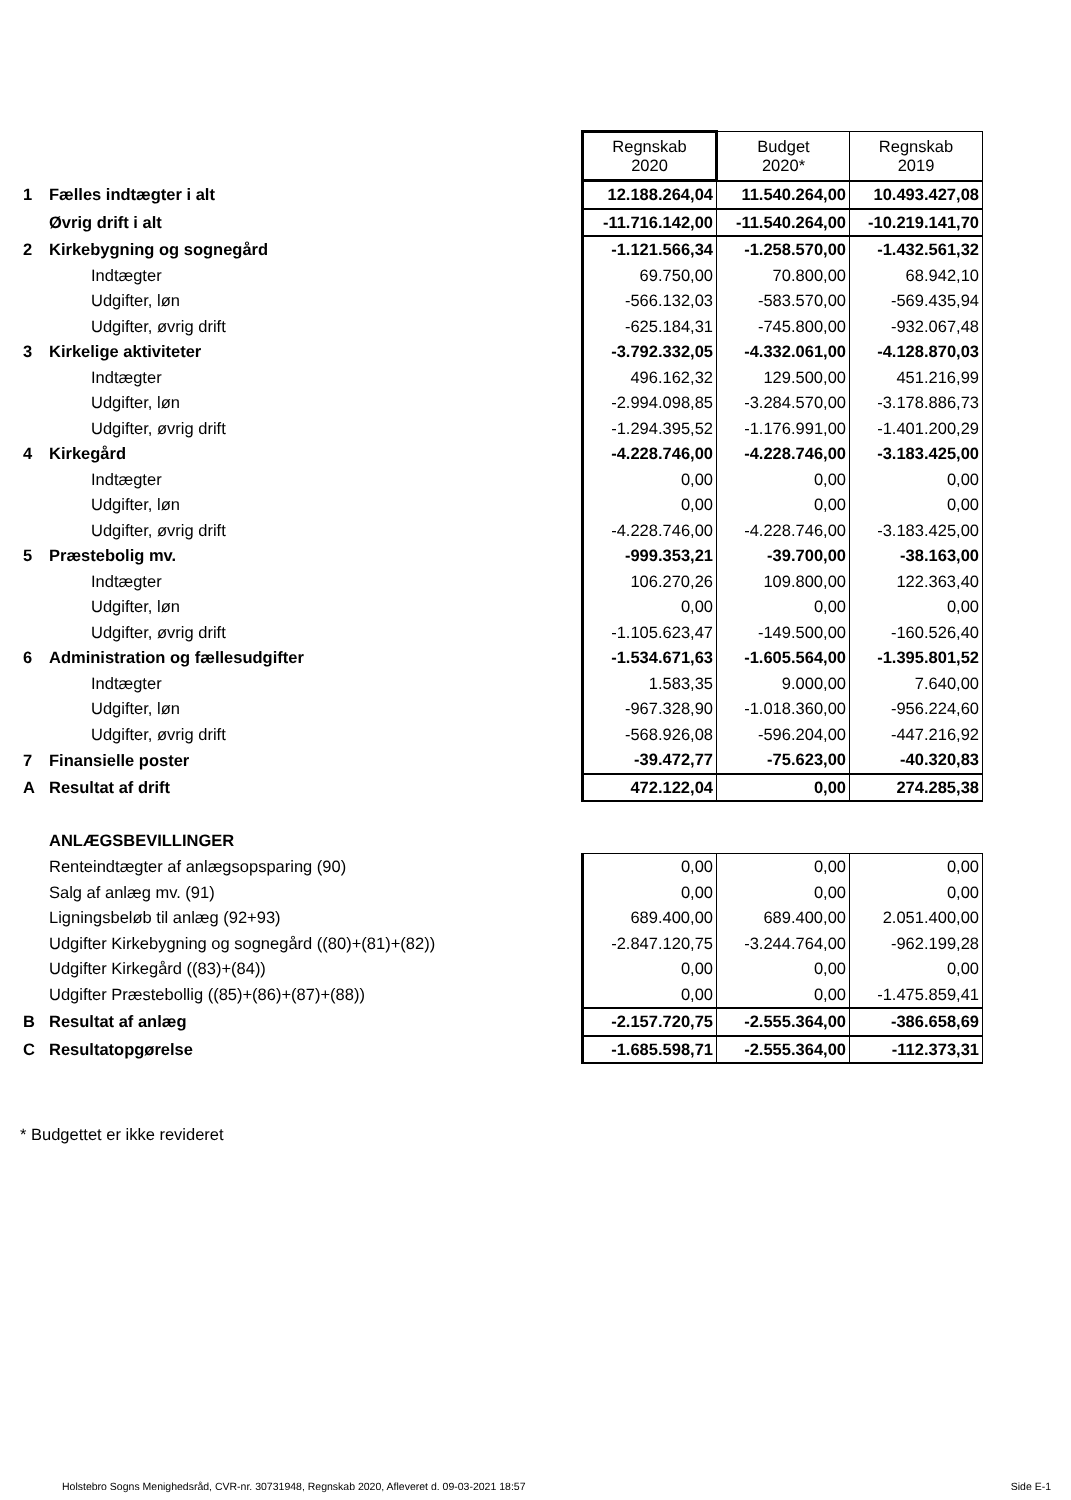| | | Regnskab 2020 | Budget 2020* | Regnskab 2019 |
| 1 | Fælles indtægter i alt | 12.188.264,04 | 11.540.264,00 | 10.493.427,08 |
| | Øvrig drift i alt | -11.716.142,00 | -11.540.264,00 | -10.219.141,70 |
| 2 | Kirkebygning og sognegård | -1.121.566,34 | -1.258.570,00 | -1.432.561,32 |
| | Indtægter | 69.750,00 | 70.800,00 | 68.942,10 |
| | Udgifter, løn | -566.132,03 | -583.570,00 | -569.435,94 |
| | Udgifter, øvrig drift | -625.184,31 | -745.800,00 | -932.067,48 |
| 3 | Kirkelige aktiviteter | -3.792.332,05 | -4.332.061,00 | -4.128.870,03 |
| | Indtægter | 496.162,32 | 129.500,00 | 451.216,99 |
| | Udgifter, løn | -2.994.098,85 | -3.284.570,00 | -3.178.886,73 |
| | Udgifter, øvrig drift | -1.294.395,52 | -1.176.991,00 | -1.401.200,29 |
| 4 | Kirkegård | -4.228.746,00 | -4.228.746,00 | -3.183.425,00 |
| | Indtægter | 0,00 | 0,00 | 0,00 |
| | Udgifter, løn | 0,00 | 0,00 | 0,00 |
| | Udgifter, øvrig drift | -4.228.746,00 | -4.228.746,00 | -3.183.425,00 |
| 5 | Præstebolig mv. | -999.353,21 | -39.700,00 | -38.163,00 |
| | Indtægter | 106.270,26 | 109.800,00 | 122.363,40 |
| | Udgifter, løn | 0,00 | 0,00 | 0,00 |
| | Udgifter, øvrig drift | -1.105.623,47 | -149.500,00 | -160.526,40 |
| 6 | Administration og fællesudgifter | -1.534.671,63 | -1.605.564,00 | -1.395.801,52 |
| | Indtægter | 1.583,35 | 9.000,00 | 7.640,00 |
| | Udgifter, løn | -967.328,90 | -1.018.360,00 | -956.224,60 |
| | Udgifter, øvrig drift | -568.926,08 | -596.204,00 | -447.216,92 |
| 7 | Finansielle poster | -39.472,77 | -75.623,00 | -40.320,83 |
| A | Resultat af drift | 472.122,04 | 0,00 | 274.285,38 |
| | ANLÆGSBEVILLINGER | | | |
| | Renteindtægter af anlægsopsparing (90) | 0,00 | 0,00 | 0,00 |
| | Salg af anlæg mv. (91) | 0,00 | 0,00 | 0,00 |
| | Ligningsbeløb til anlæg (92+93) | 689.400,00 | 689.400,00 | 2.051.400,00 |
| | Udgifter Kirkebygning og sognegård ((80)+(81)+(82)) | -2.847.120,75 | -3.244.764,00 | -962.199,28 |
| | Udgifter Kirkegård ((83)+(84)) | 0,00 | 0,00 | 0,00 |
| | Udgifter Præstebollig ((85)+(86)+(87)+(88)) | 0,00 | 0,00 | -1.475.859,41 |
| B | Resultat af anlæg | -2.157.720,75 | -2.555.364,00 | -386.658,69 |
| C | Resultatopgørelse | -1.685.598,71 | -2.555.364,00 | -112.373,31 |
* Budgettet er ikke revideret
Holstebro Sogns Menighedsråd, CVR-nr. 30731948, Regnskab 2020, Afleveret d. 09-03-2021 18:57 Side E-1